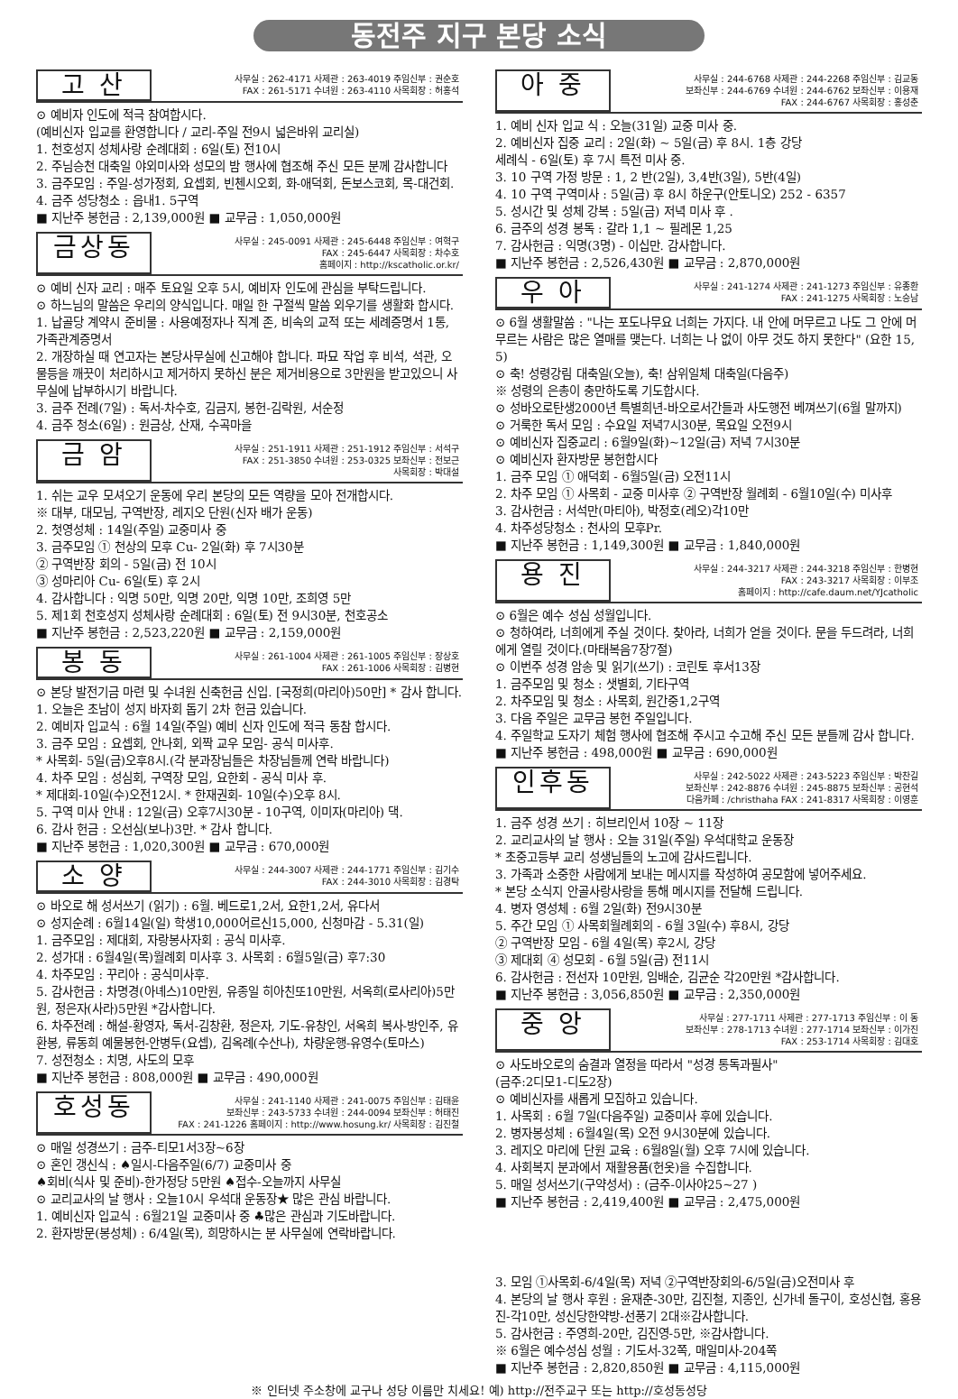동전주 지구 본당 소식
고 산
사무실 : 262-4171 사제관 : 263-4019 주임신부 : 권순호
FAX : 261-5171 수녀원 : 263-4110 사목회장 : 허홍석
⊙ 예비자 인도에 적극 참여합시다.
(예비신자 입교를 환영합니다 / 교리-주일 전9시 넓은바위 교리실)
1. 천호성지 성체사랑 순례대회 : 6일(토) 전10시
2. 주님승천 대축일 야외미사와 성모의 밤 행사에 협조해 주신 모든 분께 감사합니다
3. 금주모임 : 주일-성가정회, 요셉회, 빈첸시오회, 화-애덕회, 돈보스코회, 목-대건회.
4. 금주 성당청소 : 읍내1. 5구역
■ 지난주 봉헌금 : 2,139,000원 ■ 교무금 : 1,050,000원
금상동
사무실 : 245-0091 사제관 : 245-6448 주임신부 : 여혁구
FAX : 245-6447 사목회장 : 차수호
홈페이지 : http://kscatholic.or.kr/
⊙ 예비 신자 교리 : 매주 토요일 오후 5시, 예비자 인도에 관심을 부탁드립니다.
⊙ 하느님의 말씀은 우리의 양식입니다. 매일 한 구절씩 말씀 외우기를 생활화 합시다.
1. 납골당 계약시 준비물 : 사용예정자나 직계 존, 비속의 교적 또는 세례증명서 1통, 가족관계증명서
2. 개장하실 때 연고자는 본당사무실에 신고해야 합니다. 파묘 작업 후 비석, 석관, 오물등을 깨끗이 처리하시고 제거하지 못하신 분은 제거비용으로 3만원을 받고있으니 사무실에 납부하시기 바랍니다.
3. 금주 전례(7일) : 독서-차수호, 김금지, 봉헌-김락원, 서순정
4. 금주 청소(6일) : 원금상, 산재, 수곡마을
금 암
사무실 : 251-1911 사제관 : 251-1912 주임신부 : 서석구
FAX : 251-3850 수녀원 : 253-0325 보좌신부 : 전보근
사목회장 : 박대설
1. 쉬는 교우 모셔오기 운동에 우리 본당의 모든 역량을 모아 전개합시다.
※ 대부, 대모님, 구역반장, 레지오 단원(신자 배가 운동)
2. 첫영성체 : 14일(주일) 교중미사 중
3. 금주모임 ① 천상의 모후 Cu- 2일(화) 후 7시30분
② 구역반장 회의 - 5일(금) 전 10시
③ 성마리아 Cu- 6일(토) 후 2시
4. 감사합니다 : 익명 50만, 익명 20만, 익명 10만, 조희영 5만
5. 제1회 천호성지 성체사랑 순례대회 : 6일(토) 전 9시30분, 천호공소
■ 지난주 봉헌금 : 2,523,220원 ■ 교무금 : 2,159,000원
봉 동
사무실 : 261-1004 사제관 : 261-1005 주임신부 : 장상호
FAX : 261-1006 사목회장 : 김병현
⊙ 본당 발전기금 마련 및 수녀원 신축헌금 신입. [국정희(마리아)50만] * 감사 합니다.
1. 오늘은 초남이 성지 바자회 돕기 2차 헌금 있습니다.
2. 예비자 입교식 : 6월 14일(주일) 예비 신자 인도에 적극 동참 합시다.
3. 금주 모임 : 요셉회, 안나회, 외짝 교우 모임- 공식 미사후.
* 사목회- 5일(금)오후8시.(각 분과장님들은 차장님들께 연락 바랍니다)
4. 차주 모임 : 성심회, 구역장 모임, 요한회 - 공식 미사 후.
* 제대회-10일(수)오전12시. * 한재권회- 10일(수)오후 8시.
5. 구역 미사 안내 : 12일(금) 오후7시30분 - 10구역, 이미자(마리아) 댁.
6. 감사 헌금 : 오선심(보나)3만. * 감사 합니다.
■ 지난주 봉헌금 : 1,020,300원 ■ 교무금 : 670,000원
소 양
사무실 : 244-3007 사제관 : 244-1771 주임신부 : 김기수
FAX : 244-3010 사목회장 : 김경탁
⊙ 바오로 해 성서쓰기 (읽기) : 6월. 베드로1,2서, 요한1,2서, 유다서
⊙ 성지순례 : 6월14일(일) 학생10,000어르신15,000, 신청마감 - 5.31(일)
1. 금주모임 : 제대회, 자랑봉사자회 : 공식 미사후.
2. 성가대 : 6월4일(목)월례회 미사후 3. 사목회 : 6월5일(금) 후7:30
4. 차주모임 : 꾸리아 : 공식미사후.
5. 감사헌금 : 차명경(아녜스)10만원, 유종일 히아친또10만원, 서옥희(로사리아)5만원, 정은자(사라)5만원 *감사합니다.
6. 차주전례 : 해설-황영자, 독서-김창환, 정은자, 기도-유창인, 서옥희 복사-방인주, 유환봉, 류동희 예물봉헌-안병두(요셉), 김옥례(수산나), 차량운행-유영수(토마스)
7. 성전청소 : 치명, 사도의 모후
■ 지난주 봉헌금 : 808,000원 ■ 교무금 : 490,000원
호성동
사무실 : 241-1140 사제관 : 241-0075 주임신부 : 김태윤
보좌신부 : 243-5733 수녀원 : 244-0094 보좌신부 : 허태진
FAX : 241-1226 홈페이지 : http://www.hosung.kr/ 사목회장 : 김진철
⊙ 매일 성경쓰기 : 금주-티모1서3장~6장
⊙ 혼인 갱신식 : ♠일시-다음주일(6/7) 교중미사 중
♠회비(식사 및 준비)-한가정당 5만원 ♠접수-오늘까지 사무실
⊙ 교리교사의 날 행사 : 오늘10시 우석대 운동장★ 많은 관심 바랍니다.
1. 예비신자 입교식 : 6월21일 교중미사 중 ♣많은 관심과 기도바랍니다.
2. 환자방문(봉성체) : 6/4일(목), 희망하시는 분 사무실에 연락바랍니다.
아 중
사무실 : 244-6768 사제관 : 244-2268 주임신부 : 김교동
보좌신부 : 244-6769 수녀원 : 244-6762 보좌신부 : 이용재
FAX : 244-6767 사목회장 : 홍성춘
1. 예비 신자 입교 식 : 오늘(31일) 교중 미사 중.
2. 예비신자 집중 교리 : 2일(화) ~ 5일(금) 후 8시. 1층 강당
세례식 - 6일(토) 후 7시 특전 미사 중.
3. 10 구역 가정 방문 : 1, 2 반(2일), 3,4반(3일), 5반(4일)
4. 10 구역 구역미사 : 5일(금) 후 8시 하운구(안토니오) 252 - 6357
5. 성시간 및 성체 강복 : 5일(금) 저녁 미사 후 .
6. 금주의 성경 봉독 : 갈라 1,1 ~ 필레몬 1,25
7. 감사헌금 : 익명(3명) - 이십만. 감사합니다.
■ 지난주 봉헌금 : 2,526,430원 ■ 교무금 : 2,870,000원
우 아
사무실 : 241-1274 사제관 : 241-1273 주임신부 : 유종환
FAX : 241-1275 사목회장 : 노승남
⊙ 6월 생활말씀 : "나는 포도나무요 너희는 가지다. 내 안에 머무르고 나도 그 안에 머무르는 사람은 많은 열매를 맺는다. 너희는 나 없이 아무 것도 하지 못한다" (요한 15, 5)
⊙ 축! 성령강림 대축일(오늘), 축! 삼위일체 대축일(다음주)
※ 성령의 은총이 충만하도록 기도합시다.
⊙ 성바오로탄생2000년 특별희년-바오로서간들과 사도행전 베껴쓰기(6월 말까지)
⊙ 거룩한 독서 모임 : 수요일 저녁7시30분, 목요일 오전9시
⊙ 예비신자 집중교리 : 6월9일(화)~12일(금) 저녁 7시30분
⊙ 예비신자 환자방문 봉헌합시다
1. 금주 모임 ① 애덕회 - 6월5일(금) 오전11시
2. 차주 모임 ① 사목회 - 교중 미사후 ② 구역반장 월례회 - 6월10일(수) 미사후
3. 감사헌금 : 서석만(마티아), 박정호(레오)각10만
4. 차주성당청소 : 천사의 모후Pr.
■ 지난주 봉헌금 : 1,149,300원 ■ 교무금 : 1,840,000원
용 진
사무실 : 244-3217 사제관 : 244-3218 주임신부 : 한병현
FAX : 243-3217 사목회장 : 이부조
홈페이지 : http://cafe.daum.net/YJcatholic
⊙ 6월은 예수 성심 성월입니다.
⊙ 청하여라, 너희에게 주실 것이다. 찾아라, 너희가 얻을 것이다. 문을 두드려라, 너희에게 열릴 것이다.(마태복음7장7절)
⊙ 이번주 성경 암송 및 읽기(쓰기) : 코린토 후서13장
1. 금주모임 및 청소 : 샛별회, 기타구역
2. 차주모임 및 청소 : 사목회, 원간중1,2구역
3. 다음 주일은 교무금 봉헌 주일입니다.
4. 주일학교 도자기 체험 행사에 협조해 주시고 수고해 주신 모든 분들께 감사 합니다.
■ 지난주 봉헌금 : 498,000원 ■ 교무금 : 690,000원
인후동
사무실 : 242-5022 사제관 : 243-5223 주임신부 : 박찬길
보좌신부 : 242-8876 수녀원 : 245-8875 보좌신부 : 공현석
다음카페 : /christhaha FAX : 241-8317 사목회장 : 이영훈
1. 금주 성경 쓰기 : 히브리인서 10장 ~ 11장
2. 교리교사의 날 행사 : 오늘 31일(주일) 우석대학교 운동장
* 초중고등부 교리 성생님들의 노고에 감사드립니다.
3. 가족과 소중한 사람에게 보내는 메시지를 작성하여 공모함에 넣어주세요.
* 본당 소식지 안골사랑사랑을 통해 메시지를 전달해 드립니다.
4. 병자 영성체 : 6월 2일(화) 전9시30분
5. 주간 모임 ① 사목회월례회의 - 6월 3일(수) 후8시, 강당
② 구역반장 모임 - 6월 4일(목) 후2시, 강당
③ 제대회 ④ 성모회 - 6월 5일(금) 전11시
6. 감사헌금 : 전선자 10만원, 임배순, 김균순 각20만원 *감사합니다.
■ 지난주 봉헌금 : 3,056,850원 ■ 교무금 : 2,350,000원
중 앙
사무실 : 277-1711 사제관 : 277-1713 주임신부 : 이 동
보좌신부 : 278-1713 수녀원 : 277-1714 보좌신부 : 이가진
FAX : 253-1714 사목회장 : 김대호
⊙ 사도바오로의 숨결과 열정을 따라서 "성경 통독과필사"
(금주:2디모1-디도2장)
⊙ 예비신자를 새롭게 모집하고 있습니다.
1. 사목회 : 6월 7일(다음주일) 교중미사 후에 있습니다.
2. 병자봉성체 : 6월4일(목) 오전 9시30분에 있습니다.
3. 레지오 마리에 단원 교육 : 6월8일(월) 오후 7시에 있습니다.
4. 사회복지 분과에서 재활용품(헌옷)을 수집합니다.
5. 매일 성서쓰기(구약성서) : (금주-이사야25~27 )
■ 지난주 봉헌금 : 2,419,400원 ■ 교무금 : 2,475,000원
3. 모임 ①사목회-6/4일(목) 저녁 ②구역반장회의-6/5일(금)오전미사 후
4. 본당의 날 행사 후원 : 윤재춘-30만, 김진철, 지종인, 신가네 돌구이, 호성신협, 홍용진-각10만, 성신당한약방-선풍기 2대※감사합니다.
5. 감사헌금 : 주영희-20만, 김진영-5만, ※감사합니다.
※ 6월은 예수성심 성월 : 기도서-32쪽, 매일미사-204쪽
■ 지난주 봉헌금 : 2,820,850원 ■ 교무금 : 4,115,000원
※ 인터넷 주소창에 교구나 성당 이름만 치세요! 예) http://전주교구 또는 http://호성동성당